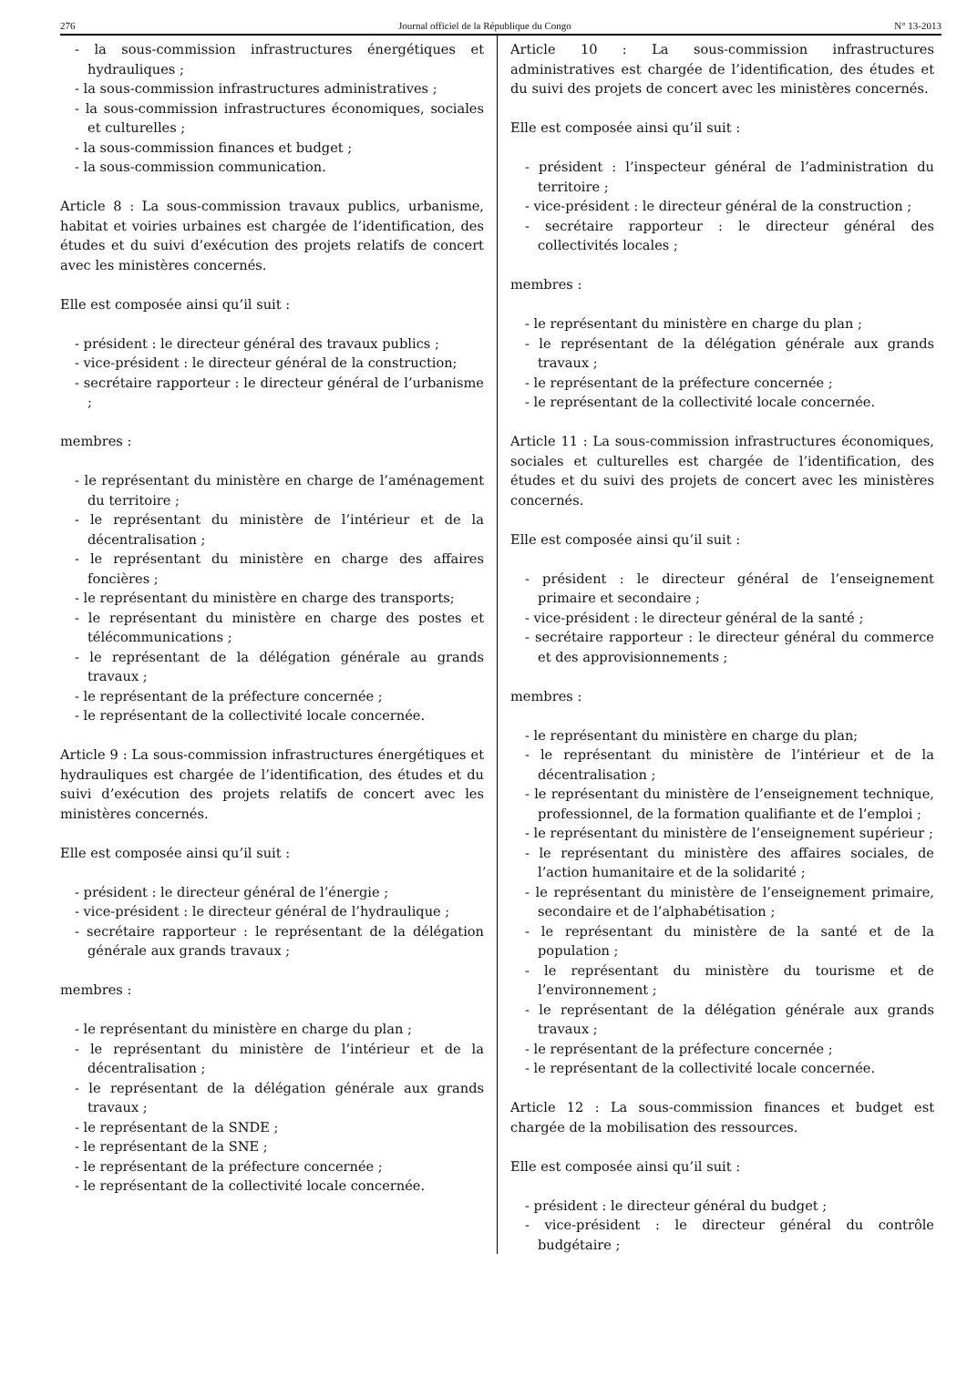276 Journal officiel de la République du Congo N° 13-2013
- la sous-commission infrastructures énergétiques et hydrauliques ;
- la sous-commission infrastructures administratives ;
- la sous-commission infrastructures économiques, sociales et culturelles ;
- la sous-commission finances et budget ;
- la sous-commission communication.
Article 8 : La sous-commission travaux publics, urbanisme, habitat et voiries urbaines est chargée de l’identification, des études et du suivi d’exécution des projets relatifs de concert avec les ministères concernés.
Elle est composée ainsi qu’il suit :
- président : le directeur général des travaux publics ;
- vice-président : le directeur général de la construction;
- secrétaire rapporteur : le directeur général de l’urbanisme ;
membres :
- le représentant du ministère en charge de l’aménagement du territoire ;
- le représentant du ministère de l’intérieur et de la décentralisation ;
- le représentant du ministère en charge des affaires foncières ;
- le représentant du ministère en charge des transports;
- le représentant du ministère en charge des postes et télécommunications ;
- le représentant de la délégation générale au grands travaux ;
- le représentant de la préfecture concernée ;
- le représentant de la collectivité locale concernée.
Article 9 : La sous-commission infrastructures énergétiques et hydrauliques est chargée de l’identification, des études et du suivi d’exécution des projets relatifs de concert avec les ministères concernés.
Elle est composée ainsi qu’il suit :
- président : le directeur général de l’énergie ;
- vice-président : le directeur général de l’hydraulique ;
- secrétaire rapporteur : le représentant de la délégation générale aux grands travaux ;
membres :
- le représentant du ministère en charge du plan ;
- le représentant du ministère de l’intérieur et de la décentralisation ;
- le représentant de la délégation générale aux grands travaux ;
- le représentant de la SNDE ;
- le représentant de la SNE ;
- le représentant de la préfecture concernée ;
- le représentant de la collectivité locale concernée.
Article 10 : La sous-commission infrastructures administratives est chargée de l’identification, des études et du suivi des projets de concert avec les ministères concernés.
Elle est composée ainsi qu’il suit :
- président : l’inspecteur général de l’administration du territoire ;
- vice-président : le directeur général de la construction ;
- secrétaire rapporteur : le directeur général des collectivités locales ;
membres :
- le représentant du ministère en charge du plan ;
- le représentant de la délégation générale aux grands travaux ;
- le représentant de la préfecture concernée ;
- le représentant de la collectivité locale concernée.
Article 11 : La sous-commission infrastructures économiques, sociales et culturelles est chargée de l’identification, des études et du suivi des projets de concert avec les ministères concernés.
Elle est composée ainsi qu’il suit :
- président : le directeur général de l’enseignement primaire et secondaire ;
- vice-président : le directeur général de la santé ;
- secrétaire rapporteur : le directeur général du commerce et des approvisionnements ;
membres :
- le représentant du ministère en charge du plan;
- le représentant du ministère de l’intérieur et de la décentralisation ;
- le représentant du ministère de l’enseignement technique, professionnel, de la formation qualifiante et de l’emploi ;
- le représentant du ministère de l’enseignement supérieur ;
- le représentant du ministère des affaires sociales, de l’action humanitaire et de la solidarité ;
- le représentant du ministère de l’enseignement primaire, secondaire et de l’alphabétisation ;
- le représentant du ministère de la santé et de la population ;
- le représentant du ministère du tourisme et de l’environnement ;
- le représentant de la délégation générale aux grands travaux ;
- le représentant de la préfecture concernée ;
- le représentant de la collectivité locale concernée.
Article 12 : La sous-commission finances et budget est chargée de la mobilisation des ressources.
Elle est composée ainsi qu’il suit :
- président : le directeur général du budget ;
- vice-président : le directeur général du contrôle budgétaire ;